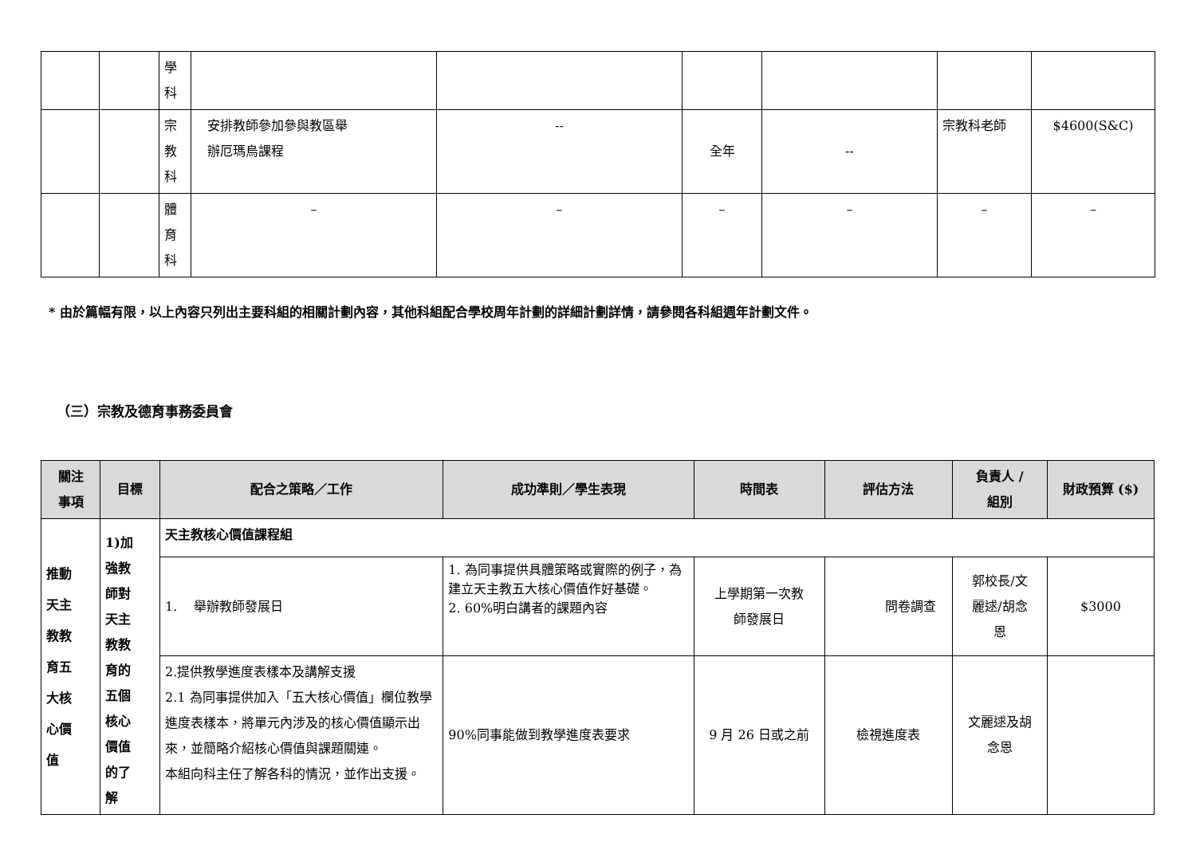| | | 學 科 | | | | | | |
| | | 宗 教 科 | 安排教師參加參與教區舉 辦厄瑪烏課程 | -- | 全年 | -- | 宗教科老師 | $4600(S&C) |
| | | 體 育 科 | – | – | – | – | – | – |
* 由於篇幅有限，以上內容只列出主要科組的相關計劃內容，其他科組配合學校周年計劃的詳細計劃詳情，請參閱各科組週年計劃文件。
（三）宗教及德育事務委員會
| 關注 事項 | 目標 | 配合之策略／工作 | 成功準則／學生表現 | 時間表 | 評估方法 | 負責人 / 組別 | 財政預算 ($) |
| --- | --- | --- | --- | --- | --- | --- | --- |
| 推動 天主 教教 育五 大核 心價 值 | 1)加 強教 師對 天主 教教 育的 五個 核心 價值 的了 解 | 天主教核心價值課程組 | | | | | |
| | | 1. 舉辦教師發展日 | 1. 為同事提供具體策略或實際的例子，為建立天主教五大核心價值作好基礎。 2. 60%明白講者的課題內容 | 上學期第一次教 師發展日 | 問卷調查 | 郭校長/文 麗逑/胡念 恩 | $3000 |
| | | 2.提供教學進度表樣本及講解支援 2.1 為同事提供加入「五大核心價值」欄位教學進度表樣本，將單元內涉及的核心價值顯示出來，並簡略介紹核心價值與課題關連。 本組向科主任了解各科的情況，並作出支援。 | 90%同事能做到教學進度表要求 | 9 月 26 日或之前 | 檢視進度表 | 文麗逑及胡 念恩 | |